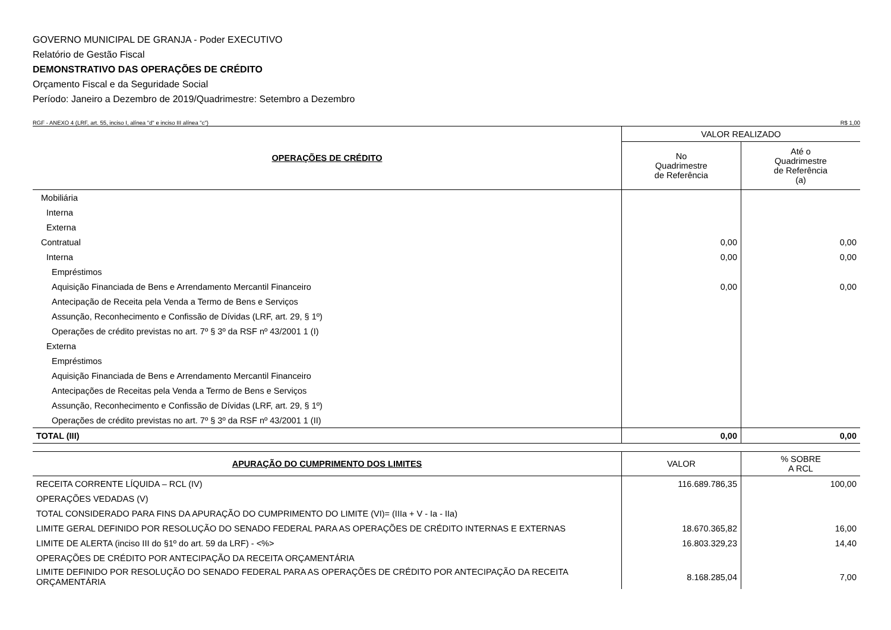GOVERNO MUNICIPAL DE GRANJA - Poder EXECUTIVO
Relatório de Gestão Fiscal
DEMONSTRATIVO DAS OPERAÇÕES DE CRÉDITO
Orçamento Fiscal e da Seguridade Social
Período: Janeiro a Dezembro de 2019/Quadrimestre: Setembro a Dezembro
RGF - ANEXO 4 (LRF, art. 55, inciso I, alínea "d" e inciso III alínea "c") R$ 1,00
| OPERAÇÕES DE CRÉDITO | VALOR REALIZADO | |
| --- | --- | --- |
| | No Quadrimestre de Referência | Até o Quadrimestre de Referência (a) |
| Mobiliária | | |
| Interna | | |
| Externa | | |
| Contratual | 0,00 | 0,00 |
| Interna | 0,00 | 0,00 |
| Empréstimos | | |
| Aquisição Financiada de Bens e Arrendamento Mercantil Financeiro | 0,00 | 0,00 |
| Antecipação de Receita pela Venda a Termo de Bens e Serviços | | |
| Assunção, Reconhecimento e Confissão de Dívidas (LRF, art. 29, § 1º) | | |
| Operações de crédito previstas no art. 7º § 3º da RSF nº 43/2001 1 (I) | | |
| Externa | | |
| Empréstimos | | |
| Aquisição Financiada de Bens e Arrendamento Mercantil Financeiro | | |
| Antecipações de Receitas pela Venda a Termo de Bens e Serviços | | |
| Assunção, Reconhecimento e Confissão de Dívidas (LRF, art. 29, § 1º) | | |
| Operações de crédito previstas no art. 7º § 3º da RSF nº 43/2001 1 (II) | | |
| TOTAL (III) | 0,00 | 0,00 |
| APURAÇÃO DO CUMPRIMENTO DOS LIMITES | VALOR | % SOBRE A RCL |
| --- | --- | --- |
| RECEITA CORRENTE LÍQUIDA – RCL (IV) | 116.689.786,35 | 100,00 |
| OPERAÇÕES VEDADAS (V) | | |
| TOTAL CONSIDERADO PARA FINS DA APURAÇÃO DO CUMPRIMENTO DO LIMITE (VI)= (IIIa + V - Ia - IIa) | | |
| LIMITE GERAL DEFINIDO POR RESOLUÇÃO DO SENADO FEDERAL PARA AS OPERAÇÕES DE CRÉDITO INTERNAS E EXTERNAS | 18.670.365,82 | 16,00 |
| LIMITE DE ALERTA (inciso III do §1º do art. 59 da LRF) - <%> | 16.803.329,23 | 14,40 |
| OPERAÇÕES DE CRÉDITO POR ANTECIPAÇÃO DA RECEITA ORÇAMENTÁRIA | | |
| LIMITE DEFINIDO POR RESOLUÇÃO DO SENADO FEDERAL PARA AS OPERAÇÕES DE CRÉDITO POR ANTECIPAÇÃO DA RECEITA ORÇAMENTÁRIA | 8.168.285,04 | 7,00 |